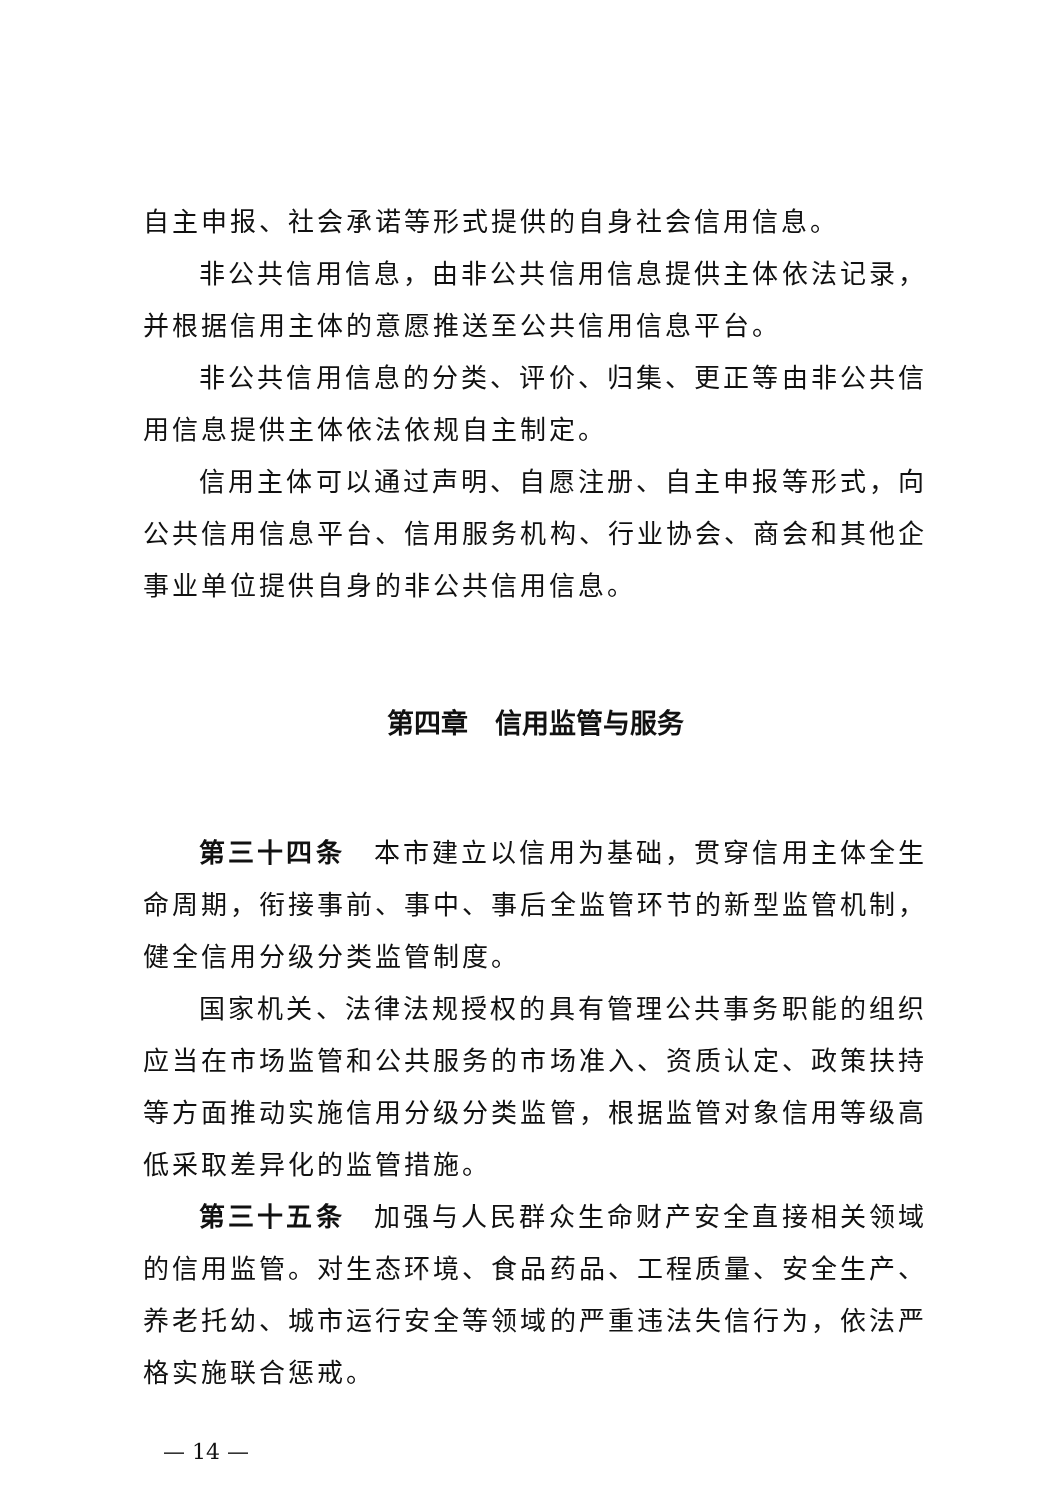自主申报、社会承诺等形式提供的自身社会信用信息。
非公共信用信息，由非公共信用信息提供主体依法记录，并根据信用主体的意愿推送至公共信用信息平台。
非公共信用信息的分类、评价、归集、更正等由非公共信用信息提供主体依法依规自主制定。
信用主体可以通过声明、自愿注册、自主申报等形式，向公共信用信息平台、信用服务机构、行业协会、商会和其他企事业单位提供自身的非公共信用信息。
第四章　信用监管与服务
第三十四条　本市建立以信用为基础，贯穿信用主体全生命周期，衔接事前、事中、事后全监管环节的新型监管机制，健全信用分级分类监管制度。
国家机关、法律法规授权的具有管理公共事务职能的组织应当在市场监管和公共服务的市场准入、资质认定、政策扶持等方面推动实施信用分级分类监管，根据监管对象信用等级高低采取差异化的监管措施。
第三十五条　加强与人民群众生命财产安全直接相关领域的信用监管。对生态环境、食品药品、工程质量、安全生产、养老托幼、城市运行安全等领域的严重违法失信行为，依法严格实施联合惩戒。
— 14 —